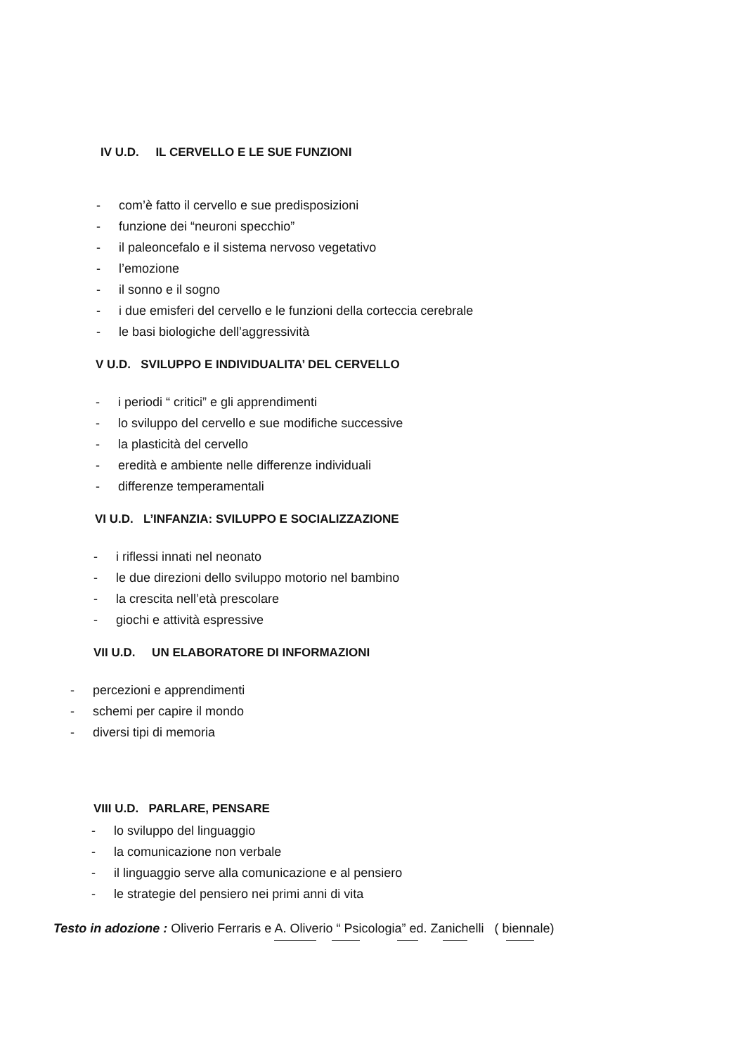IV U.D. IL CERVELLO E LE SUE FUNZIONI
- com’è fatto il cervello e sue predisposizioni
- funzione dei “neuroni specchio”
- il paleoncefalo e il sistema nervoso vegetativo
- l’emozione
- il sonno e il sogno
- i due emisferi del cervello e le funzioni della corteccia cerebrale
- le basi biologiche dell’aggressività
V U.D. SVILUPPO E INDIVIDUALITA’ DEL CERVELLO
- i periodi “ critici” e gli apprendimenti
- lo sviluppo del cervello e sue modifiche successive
- la plasticità del cervello
- eredità e ambiente nelle differenze individuali
- differenze temperamentali
VI U.D. L’INFANZIA: SVILUPPO E SOCIALIZZAZIONE
- i riflessi innati nel neonato
- le due direzioni dello sviluppo motorio nel bambino
- la crescita nell’età prescolare
- giochi e attività espressive
VII U.D. UN ELABORATORE DI INFORMAZIONI
- percezioni e apprendimenti
- schemi per capire il mondo
- diversi tipi di memoria
VIII U.D. PARLARE, PENSARE
- lo sviluppo del linguaggio
- la comunicazione non verbale
- il linguaggio serve alla comunicazione e al pensiero
- le strategie del pensiero nei primi anni di vita
Testo in adozione : Oliverio Ferraris e A. Oliverio “ Psicologia” ed. Zanichelli ( biennale)